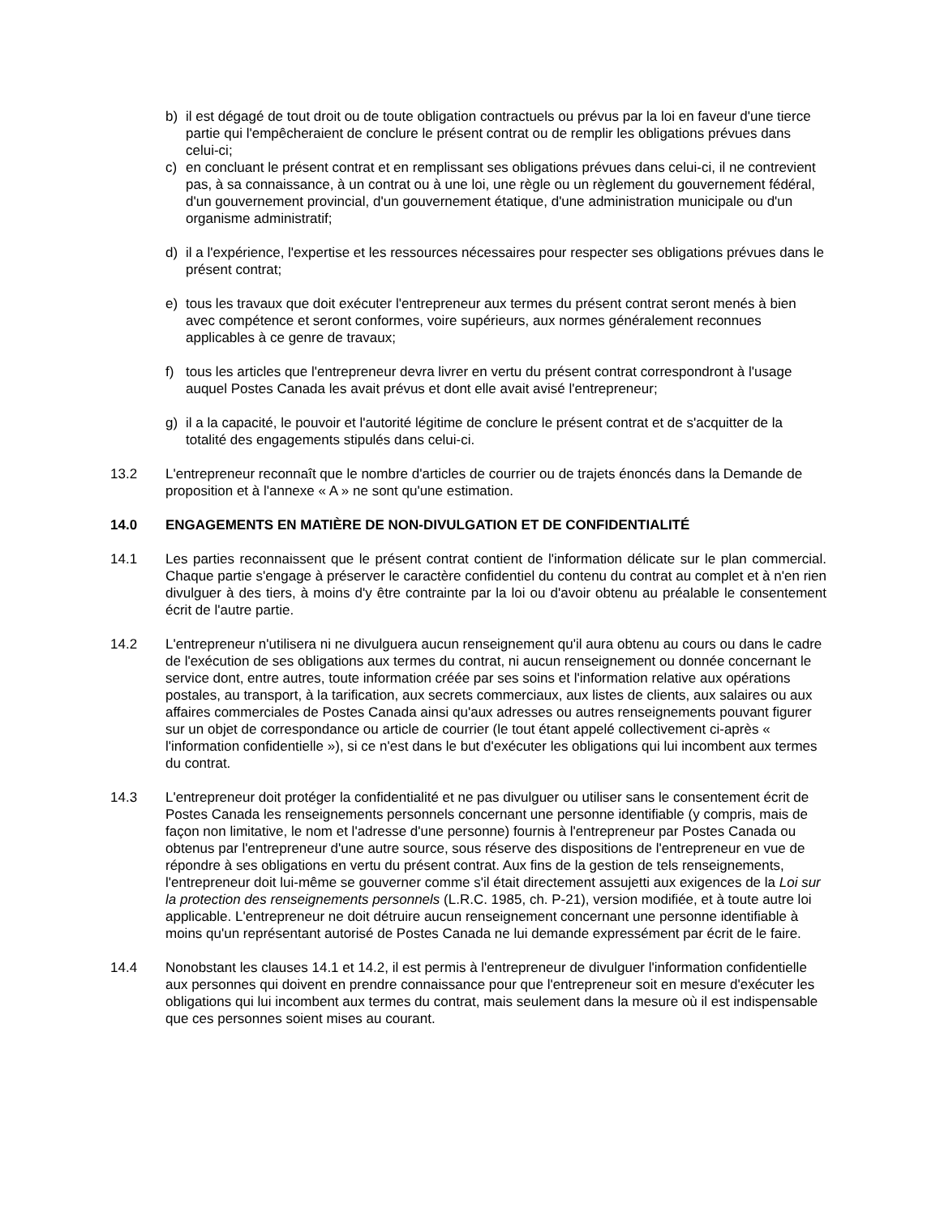b) il est dégagé de tout droit ou de toute obligation contractuels ou prévus par la loi en faveur d'une tierce partie qui l'empêcheraient de conclure le présent contrat ou de remplir les obligations prévues dans celui-ci;
c) en concluant le présent contrat et en remplissant ses obligations prévues dans celui-ci, il ne contrevient pas, à sa connaissance, à un contrat ou à une loi, une règle ou un règlement du gouvernement fédéral, d'un gouvernement provincial, d'un gouvernement étatique, d'une administration municipale ou d'un organisme administratif;
d) il a l'expérience, l'expertise et les ressources nécessaires pour respecter ses obligations prévues dans le présent contrat;
e) tous les travaux que doit exécuter l'entrepreneur aux termes du présent contrat seront menés à bien avec compétence et seront conformes, voire supérieurs, aux normes généralement reconnues applicables à ce genre de travaux;
f) tous les articles que l'entrepreneur devra livrer en vertu du présent contrat correspondront à l'usage auquel Postes Canada les avait prévus et dont elle avait avisé l'entrepreneur;
g) il a la capacité, le pouvoir et l'autorité légitime de conclure le présent contrat et de s'acquitter de la totalité des engagements stipulés dans celui-ci.
13.2 L'entrepreneur reconnaît que le nombre d'articles de courrier ou de trajets énoncés dans la Demande de proposition et à l'annexe « A » ne sont qu'une estimation.
14.0 ENGAGEMENTS EN MATIÈRE DE NON-DIVULGATION ET DE CONFIDENTIALITÉ
14.1 Les parties reconnaissent que le présent contrat contient de l'information délicate sur le plan commercial. Chaque partie s'engage à préserver le caractère confidentiel du contenu du contrat au complet et à n'en rien divulguer à des tiers, à moins d'y être contrainte par la loi ou d'avoir obtenu au préalable le consentement écrit de l'autre partie.
14.2 L'entrepreneur n'utilisera ni ne divulguera aucun renseignement qu'il aura obtenu au cours ou dans le cadre de l'exécution de ses obligations aux termes du contrat, ni aucun renseignement ou donnée concernant le service dont, entre autres, toute information créée par ses soins et l'information relative aux opérations postales, au transport, à la tarification, aux secrets commerciaux, aux listes de clients, aux salaires ou aux affaires commerciales de Postes Canada ainsi qu'aux adresses ou autres renseignements pouvant figurer sur un objet de correspondance ou article de courrier (le tout étant appelé collectivement ci-après « l'information confidentielle »), si ce n'est dans le but d'exécuter les obligations qui lui incombent aux termes du contrat.
14.3 L'entrepreneur doit protéger la confidentialité et ne pas divulguer ou utiliser sans le consentement écrit de Postes Canada les renseignements personnels concernant une personne identifiable (y compris, mais de façon non limitative, le nom et l'adresse d'une personne) fournis à l'entrepreneur par Postes Canada ou obtenus par l'entrepreneur d'une autre source, sous réserve des dispositions de l'entrepreneur en vue de répondre à ses obligations en vertu du présent contrat. Aux fins de la gestion de tels renseignements, l'entrepreneur doit lui-même se gouverner comme s'il était directement assujetti aux exigences de la Loi sur la protection des renseignements personnels (L.R.C. 1985, ch. P-21), version modifiée, et à toute autre loi applicable. L'entrepreneur ne doit détruire aucun renseignement concernant une personne identifiable à moins qu'un représentant autorisé de Postes Canada ne lui demande expressément par écrit de le faire.
14.4 Nonobstant les clauses 14.1 et 14.2, il est permis à l'entrepreneur de divulguer l'information confidentielle aux personnes qui doivent en prendre connaissance pour que l'entrepreneur soit en mesure d'exécuter les obligations qui lui incombent aux termes du contrat, mais seulement dans la mesure où il est indispensable que ces personnes soient mises au courant.